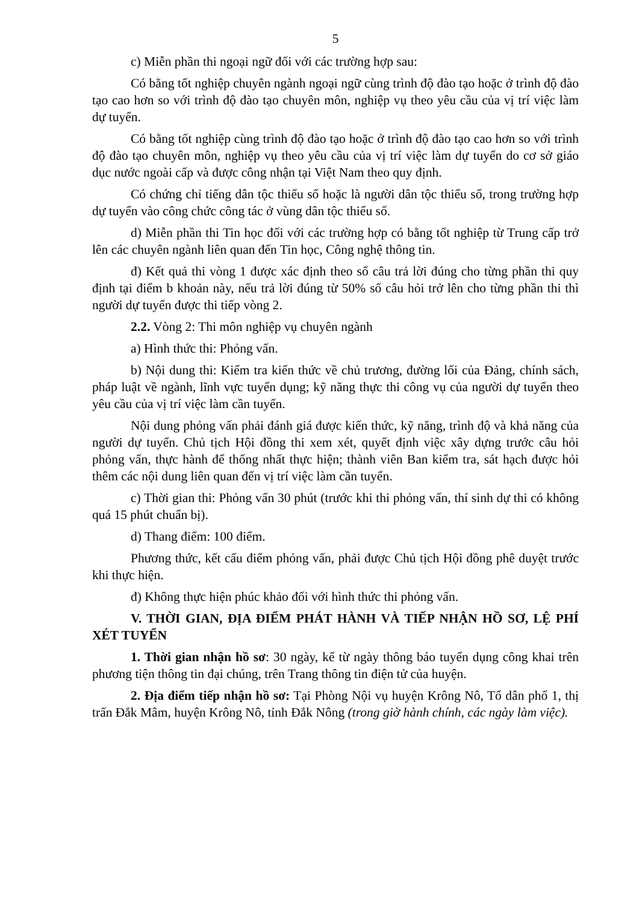5
c) Miễn phần thi ngoại ngữ đối với các trường hợp sau:
Có bằng tốt nghiệp chuyên ngành ngoại ngữ cùng trình độ đào tạo hoặc ở trình độ đào tạo cao hơn so với trình độ đào tạo chuyên môn, nghiệp vụ theo yêu cầu của vị trí việc làm dự tuyển.
Có bằng tốt nghiệp cùng trình độ đào tạo hoặc ở trình độ đào tạo cao hơn so với trình độ đào tạo chuyên môn, nghiệp vụ theo yêu cầu của vị trí việc làm dự tuyển do cơ sở giáo dục nước ngoài cấp và được công nhận tại Việt Nam theo quy định.
Có chứng chỉ tiếng dân tộc thiểu số hoặc là người dân tộc thiểu số, trong trường hợp dự tuyển vào công chức công tác ở vùng dân tộc thiểu số.
d) Miễn phần thi Tin học đối với các trường hợp có bằng tốt nghiệp từ Trung cấp trở lên các chuyên ngành liên quan đến Tin học, Công nghệ thông tin.
đ) Kết quả thi vòng 1 được xác định theo số câu trả lời đúng cho từng phần thi quy định tại điểm b khoản này, nếu trả lời đúng từ 50% số câu hỏi trở lên cho từng phần thi thì người dự tuyển được thi tiếp vòng 2.
2.2. Vòng 2: Thi môn nghiệp vụ chuyên ngành
a) Hình thức thi: Phỏng vấn.
b) Nội dung thi: Kiểm tra kiến thức về chủ trương, đường lối của Đảng, chính sách, pháp luật về ngành, lĩnh vực tuyển dụng; kỹ năng thực thi công vụ của người dự tuyển theo yêu cầu của vị trí việc làm cần tuyển.
Nội dung phỏng vấn phải đánh giá được kiến thức, kỹ năng, trình độ và khả năng của người dự tuyển. Chủ tịch Hội đồng thi xem xét, quyết định việc xây dựng trước câu hỏi phỏng vấn, thực hành để thống nhất thực hiện; thành viên Ban kiểm tra, sát hạch được hỏi thêm các nội dung liên quan đến vị trí việc làm cần tuyển.
c) Thời gian thi: Phỏng vấn 30 phút (trước khi thi phỏng vấn, thí sinh dự thi có không quá 15 phút chuẩn bị).
d) Thang điểm: 100 điểm.
Phương thức, kết cấu điểm phỏng vấn, phải được Chủ tịch Hội đồng phê duyệt trước khi thực hiện.
đ) Không thực hiện phúc khảo đối với hình thức thi phỏng vấn.
V. THỜI GIAN, ĐỊA ĐIỂM PHÁT HÀNH VÀ TIẾP NHẬN HỒ SƠ, LỆ PHÍ XÉT TUYỂN
1. Thời gian nhận hồ sơ: 30 ngày, kể từ ngày thông báo tuyển dụng công khai trên phương tiện thông tin đại chúng, trên Trang thông tin điện tử của huyện.
2. Địa điểm tiếp nhận hồ sơ: Tại Phòng Nội vụ huyện Krông Nô, Tổ dân phố 1, thị trấn Đắk Mâm, huyện Krông Nô, tỉnh Đắk Nông (trong giờ hành chính, các ngày làm việc).